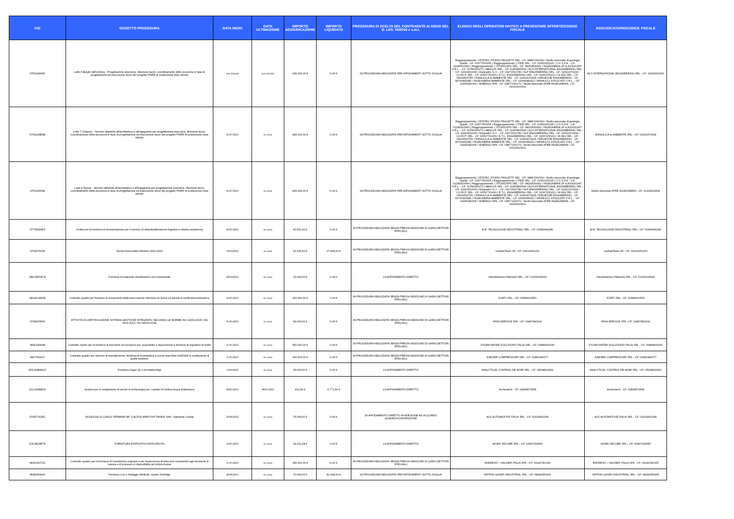| CIG | OGGETTO PROCEDURA | DATA INIZIO | DATA ULTIMAZIONE | IMPORTO AGGIUDICAZIONE | IMPORTO LIQUIDATO | PROCEDURA DI SCELTA DEL CONTRAENTE AI SENSI DEL D. LGS. 50/2016 e s.m.i. | ELENCO DEGLI OPERATORI INVITATI A PRESENTARE OFFERTE/CODICE FISCALE | AGGIUDICATARIO/CODICE FISCALE |
| --- | --- | --- | --- | --- | --- | --- | --- | --- |
| 975021866D | Lotto 6 Borghi dell'Umbria - Progettazione esecutiva, direzione lavori, coordinamento della sicurezza in fase di progettazione ed esecuzione lavori del progetto PNRR di sostituzione linee idriche | non iniziato | non iniziato | 425.000,00 € | 0,00 € | 33-PROCEDURA NEGOZIATA PER AFFIDAMENTI SOTTO SOGLIA | Raggruppamento: ( ETATEC STUDIO PAOLETTI SRL - CF: 08897290154 / Studio associato di geologia Spada - CF: 02977550165 ) Raggruppamento: ( PIDE SRL - CF: 02351020165 / J+S S.P.A. - CF: 02280620960 ) Raggruppamento: ( STUDIOSPS SRL - CF: 08203530962 / INGEGNERIA 2P & ASSOCIATI S.R.L. - CF: 02786330270 ) ABACUS SRL - CF: 02453890549 / ACS INTERNATIONAL ENGINEERING SRL - CF: 13416661000 / AGquadro S.r.l. - CF: 03271510780 / ALP ENGINEERING SRL - CF: 02621370218 / CO.RI.P. SRL - CF: 06597761003 / E.T.C. ENGINEERING SRL - CF: 02067250221 / IA.ING SRL - CF: 03632520759 / IDRAULICA & AMBIENTE SRL - CF: 02403470418 / IDROESSE ENGINEERING - CF: 04760490286 / INGEGNERIA AMBIENTE SRL - CF: 02090080421 / MINNUCCI ASSOCIATI S.R.L. - CF: 10956281009 / SINERGO SPA - CF: 03877160279 / Studio Associato ATRE INGEGNERIA - CF: 01932910514 | ACS INTERNATIONAL ENGINEERING SRL - CF: 13416661000 |
| 9750228EAB | Lotto 7 Chiascio - Servizio attinente all'architettura e all'ingegneria per progettazione esecutiva, direzione lavori, coordinamento della sicurezza in fase di progettazione ed esecuzione lavori del progetto PNRR di sostituzione linee idriche | 05/07/2023 | in corso | 425.000,00 € | 0,00 € | 33-PROCEDURA NEGOZIATA PER AFFIDAMENTI SOTTO SOGLIA | Raggruppamento: ( ETATEC STUDIO PAOLETTI SRL - CF: 08897290154 / Studio associato di geologia Spada - CF: 02977550165 ) Raggruppamento: ( PIDE SRL - CF: 02351020165 / J+S S.P.A. - CF: 02280620960 ) Raggruppamento: ( STUDIOSPS SRL - CF: 08203530962 / INGEGNERIA 2P & ASSOCIATI S.R.L. - CF: 02786330270 ) ABACUS SRL - CF: 02453890549 / ACS INTERNATIONAL ENGINEERING SRL - CF: 13416661000 / AGquadro S.r.l. - CF: 03271510780 / ALP ENGINEERING SRL - CF: 02621370218 / CO.RI.P. SRL - CF: 06597761003 / E.T.C. ENGINEERING SRL - CF: 02067250221 / IA.ING SRL - CF: 03632520759 / IDRAULICA & AMBIENTE SRL - CF: 02403470418 / IDROESSE ENGINEERING - CF: 04760490286 / INGEGNERIA AMBIENTE SRL - CF: 02090080421 / MINNUCCI ASSOCIATI S.R.L. - CF: 10956281009 / SINERGO SPA - CF: 03877160279 / Studio Associato ATRE INGEGNERIA - CF: 01932910514 | IDRAULICA & AMBIENTE SRL - CF: 02403470418 |
| 9750236548 | Lotto 8 Tevere - Servizio attinente all'architettura e all'ingegneria per progettazione esecutiva, direzione lavori, coordinamento della sicurezza in fase di progettazione ed esecuzione lavori del progetto PNRR di sostituzione linee idriche | 05/07/2023 | in corso | 425.000,00 € | 0,00 € | 33-PROCEDURA NEGOZIATA PER AFFIDAMENTI SOTTO SOGLIA | Raggruppamento: ( ETATEC STUDIO PAOLETTI SRL - CF: 08897290154 / Studio associato di geologia Spada - CF: 02977550165 ) Raggruppamento: ( PIDE SRL - CF: 02351020165 / J+S S.P.A. - CF: 02280620960 ) Raggruppamento: ( STUDIOSPS SRL - CF: 08203530962 / INGEGNERIA 2P & ASSOCIATI S.R.L. - CF: 02786330270 ) ABACUS SRL - CF: 02453890549 / ACS INTERNATIONAL ENGINEERING SRL - CF: 13416661000 / AGquadro S.r.l. - CF: 03271510780 / ALP ENGINEERING SRL - CF: 02621370218 / CO.RI.P. SRL - CF: 06597761003 / E.T.C. ENGINEERING SRL - CF: 02067250221 / IA.ING SRL - CF: 03632520759 / IDRAULICA & AMBIENTE SRL - CF: 02403470418 / IDROESSE ENGINEERING - CF: 04760490286 / INGEGNERIA AMBIENTE SRL - CF: 02090080421 / MINNUCCI ASSOCIATI S.R.L. - CF: 10956281009 / SINERGO SPA - CF: 03877160279 / Studio Associato ATRE INGEGNERIA - CF: 01932910514 | Studio Associato ATRE INGEGNERIA - CF: 01932910514 |
| 9770504AF5 | Ordine per la fornitura di strumentazione per il servizio di distrettualizzazione fognaria e relativa assistenza | 02/05/2023 | In corso | 60.561,90 € | 0,00 € | 06-PROCEDURA NEGOZIATA SENZA PREVIA INDIZIONE DI GARA (SETTORI SPECIALI) | B.M. TECNOLOGIE INDUSTRIALI SRL - CF: 02459940280 | B.M. TECNOLOGIE INDUSTRIALI SRL - CF: 02459940280 |
| 9794676654 | Servizi Assicurativi infortuni 2023-2024 | 18/04/2023 | in corso | 66.936,60 € | 27.818,00 € | 06-PROCEDURA NEGOZIATA SENZA PREVIA INDIZIONE DI GARA (SETTORI SPECIALI) | UniAssiTeam Srl - CF: 03610251203 | UniAssiTeam Srl - CF: 03610251203 |
| ZBC3AF0E78 | Fornitura di materiale oleodinamico non inventariale | 28/04/2023 | In corso | 10.000,00 € | 0,00 € | 23-AFFIDAMENTO DIRETTO | Oleodinamica Palmerini SRL - CF: 01309010542 | Oleodinamica Palmerini SRL - CF: 01309010542 |
| 9814613ADB | Contratto quadro per fornitura di componenti elettromeccaniche Siemens ed Auma ed attività di certificazione/taratura. | 24/05/2023 | In corso | 150.000,00 € | 0,00 € | 06-PROCEDURA NEGOZIATA SENZA PREVIA INDIZIONE DI GARA (SETTORI SPECIALI) | FORTI SRL - CF: 00589910553 | FORTI SRL - CF: 00589910553 |
| 9799515F96 | ATTIVITÀ DI CERTIFICAZIONE SISTEMA GESTIONE INTEGRATO SECONDO LE NORME ISO 14001:2015, ISO 9001:2015, ISO 45001:2018 | 05/05/2023 | in corso | 54.000,00 € | 0,00 € | 06-PROCEDURA NEGOZIATA SENZA PREVIA INDIZIONE DI GARA (SETTORI SPECIALI) | RINA SERVICE SPA - CF: 03487840104 | RINA SERVICE SPA - CF: 03487840104 |
| 9832140A98 | Contratto Xylem per la fornitura di macchine ed accessori per acquedotto e depurazione e fornitura di regolatori di livello | 31/05/2023 | In corso | 550.000,00 € | 0,00 € | 06-PROCEDURA NEGOZIATA SENZA PREVIA INDIZIONE DI GARA (SETTORI SPECIALI) | XYLEM WATER SOLUTIONS ITALIA SRL - CF: 00889400156 | XYLEM WATER SOLUTIONS ITALIA SRL - CF: 00889400156 |
| 9837561427 | Contratto quadro per servizio di manutenzione, fornitura di ricambistica e nuove macchine KAESER in sostituzione di quelle esistenti. | 31/05/2023 | In corso | 160.000,00 € | 0,00 € | 06-PROCEDURA NEGOZIATA SENZA PREVIA INDIZIONE DI GARA (SETTORI SPECIALI) | KAESER COMPRESSORI SRL - CF: 03452440377 | KAESER COMPRESSORI SRL - CF: 03452440377 |
| ZDC3AB9DCF | Fornitura Ceppi QC e kit batteriofagi | 12/04/2023 | in corso | 15.000,00 € | 0,00 € | 23-AFFIDAMENTO DIRETTO | ANALYTICAL CONTROL DE MORI SRL - CF: 05908410961 | ANALYTICAL CONTROL DE MORI SRL - CF: 05908410961 |
| Z1C249B4D4 | Incarico per lo svolgimento di servizi di archeologia per i cantieri di Umbra Acque Estensione | 08/05/2023 | 08/05/2023 | 412,40 € | 6.771,59 € | 23-AFFIDAMENTO DIRETTO | Archeotech - CF: 02844570545 | Archeotech - CF: 02844570545 |
| 9708773CEC | NOLEGGIO A LUNGO TERMINE NR. 5 AUTOCARRI FIAT PANDA VAN - Adesione Consip | 29/06/2023 | In corso | 75.999,00 € | 0,00 € | 26-AFFIDAMENTO DIRETTO IN ADESIONE AD ACCORDO QUADRO/CONVENZIONE | ALD AUTOMOTIVE ITALIA SRL - CF: 01924961004 | ALD AUTOMOTIVE ITALIA SRL - CF: 01924961004 |
| Z3C3B15E7D | FORNITURA DISPOSITIVI ANTICADUTA | 10/05/2023 | in corso | 24.221,28 € | 0,00 € | 23-AFFIDAMENTO DIRETTO | WORK SECURE SRL - CF: 02967410545 | WORK SECURE SRL - CF: 02967410545 |
| 98321567CD | Contratto quadro per la fornitura di ricambistica originale e per l'esecuzione di interventi manutentivi agli strumenti di misura e di processo in disponibilità ad Umbra Acque | 31/05/2023 | In corso | 180.000,00 € | 0,00 € | 06-PROCEDURA NEGOZIATA SENZA PREVIA INDIZIONE DI GARA (SETTORI SPECIALI) | ENDRESS + HAUSER ITALIA SPA - CF: 01942780154 | ENDRESS + HAUSER ITALIA SPA - CF: 01942780154 |
| 86482509A9 | Fornitura Co2 e Noleggio Minibulk- Quinto d'obbligo | 28/06/2021 | In corso | 70.000,00 € | 81.498,60 € | 33-PROCEDURA NEGOZIATA PER AFFIDAMENTI SOTTO SOGLIA | NIPPON GASES INDUSTRIAL SRL - CF: 08418350966 | NIPPON GASES INDUSTRIAL SRL - CF: 08418350966 |